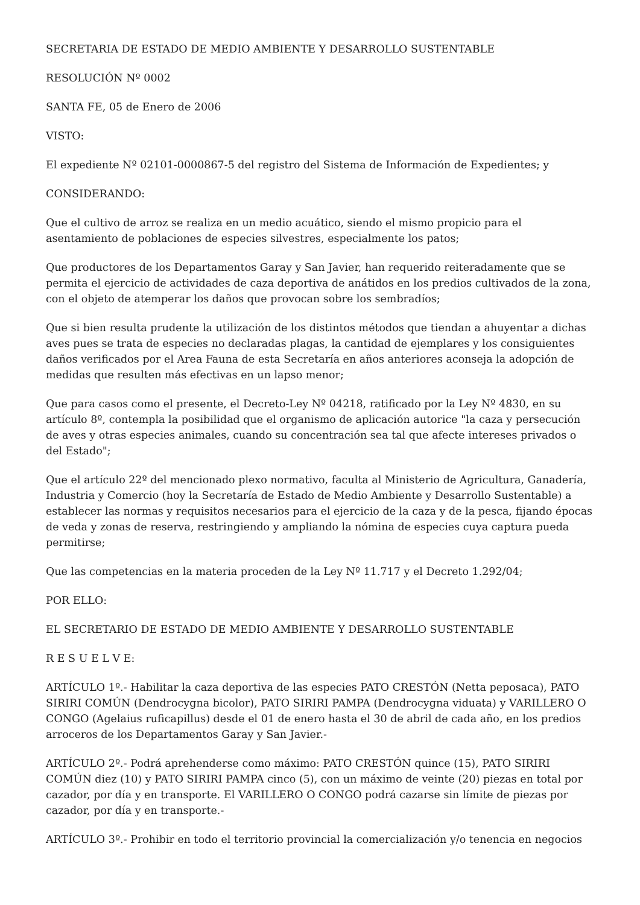SECRETARIA DE ESTADO DE MEDIO AMBIENTE Y DESARROLLO SUSTENTABLE
RESOLUCIÓN Nº 0002
SANTA FE, 05 de Enero de 2006
VISTO:
El expediente Nº 02101-0000867-5 del registro del Sistema de Información de Expedientes; y
CONSIDERANDO:
Que el cultivo de arroz se realiza en un medio acuático, siendo el mismo propicio para el asentamiento de poblaciones de especies silvestres, especialmente los patos;
Que productores de los Departamentos Garay y San Javier, han requerido reiteradamente que se permita el ejercicio de actividades de caza deportiva de anátidos en los predios cultivados de la zona, con el objeto de atemperar los daños que provocan sobre los sembradíos;
Que si bien resulta prudente la utilización de los distintos métodos que tiendan a ahuyentar a dichas aves pues se trata de especies no declaradas plagas, la cantidad de ejemplares y los consiguientes daños verificados por el Area Fauna de esta Secretaría en años anteriores aconseja la adopción de medidas que resulten más efectivas en un lapso menor;
Que para casos como el presente, el Decreto-Ley Nº 04218, ratificado por la Ley Nº 4830, en su artículo 8º, contempla la posibilidad que el organismo de aplicación autorice "la caza y persecución de aves y otras especies animales, cuando su concentración sea tal que afecte intereses privados o del Estado";
Que el artículo 22º del mencionado plexo normativo, faculta al Ministerio de Agricultura, Ganadería, Industria y Comercio (hoy la Secretaría de Estado de Medio Ambiente y Desarrollo Sustentable) a establecer las normas y requisitos necesarios para el ejercicio de la caza y de la pesca, fijando épocas de veda y zonas de reserva, restringiendo y ampliando la nómina de especies cuya captura pueda permitirse;
Que las competencias en la materia proceden de la Ley Nº 11.717 y el Decreto 1.292/04;
POR ELLO:
EL SECRETARIO DE ESTADO DE MEDIO AMBIENTE Y DESARROLLO SUSTENTABLE
R E S U E L V E:
ARTÍCULO 1º.- Habilitar la caza deportiva de las especies PATO CRESTÓN (Netta peposaca), PATO SIRIRI COMÚN (Dendrocygna bicolor), PATO SIRIRI PAMPA (Dendrocygna viduata) y VARILLERO O CONGO (Agelaius ruficapillus) desde el 01 de enero hasta el 30 de abril de cada año, en los predios arroceros de los Departamentos Garay y San Javier.-
ARTÍCULO 2º.- Podrá aprehenderse como máximo: PATO CRESTÓN quince (15), PATO SIRIRI COMÚN diez (10) y PATO SIRIRI PAMPA cinco (5), con un máximo de veinte (20) piezas en total por cazador, por día y en transporte. El VARILLERO O CONGO podrá cazarse sin límite de piezas por cazador, por día y en transporte.-
ARTÍCULO 3º.- Prohibir en todo el territorio provincial la comercialización y/o tenencia en negocios